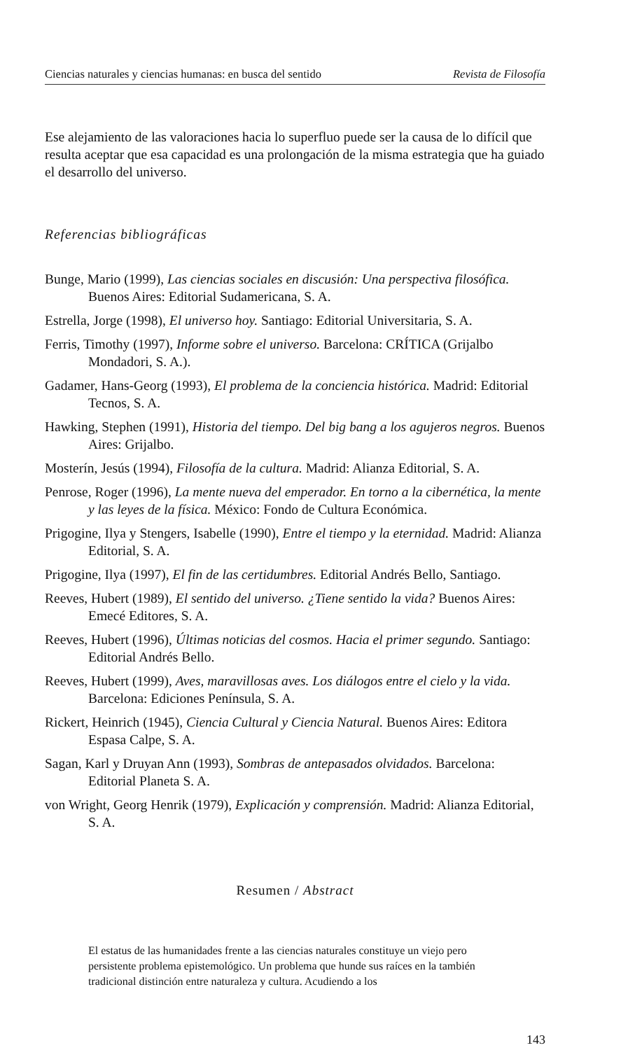Ciencias naturales y ciencias humanas: en busca del sentido Revista de Filosofía
Ese alejamiento de las valoraciones hacia lo superfluo puede ser la causa de lo difícil que resulta aceptar que esa capacidad es una prolongación de la misma estrategia que ha guiado el desarrollo del universo.
Referencias bibliográficas
Bunge, Mario (1999), Las ciencias sociales en discusión: Una perspectiva filosófica. Buenos Aires: Editorial Sudamericana, S. A.
Estrella, Jorge (1998), El universo hoy. Santiago: Editorial Universitaria, S. A.
Ferris, Timothy (1997), Informe sobre el universo. Barcelona: CRÍTICA (Grijalbo Mondadori, S. A.).
Gadamer, Hans-Georg (1993), El problema de la conciencia histórica. Madrid: Editorial Tecnos, S. A.
Hawking, Stephen (1991), Historia del tiempo. Del big bang a los agujeros negros. Buenos Aires: Grijalbo.
Mosterín, Jesús (1994), Filosofía de la cultura. Madrid: Alianza Editorial, S. A.
Penrose, Roger (1996), La mente nueva del emperador. En torno a la cibernética, la mente y las leyes de la física. México: Fondo de Cultura Económica.
Prigogine, Ilya y Stengers, Isabelle (1990), Entre el tiempo y la eternidad. Madrid: Alianza Editorial, S. A.
Prigogine, Ilya (1997), El fin de las certidumbres. Editorial Andrés Bello, Santiago.
Reeves, Hubert (1989), El sentido del universo. ¿Tiene sentido la vida? Buenos Aires: Emecé Editores, S. A.
Reeves, Hubert (1996), Últimas noticias del cosmos. Hacia el primer segundo. Santiago: Editorial Andrés Bello.
Reeves, Hubert (1999), Aves, maravillosas aves. Los diálogos entre el cielo y la vida. Barcelona: Ediciones Península, S. A.
Rickert, Heinrich (1945), Ciencia Cultural y Ciencia Natural. Buenos Aires: Editora Espasa Calpe, S. A.
Sagan, Karl y Druyan Ann (1993), Sombras de antepasados olvidados. Barcelona: Editorial Planeta S. A.
von Wright, Georg Henrik (1979), Explicación y comprensión. Madrid: Alianza Editorial, S. A.
Resumen / Abstract
El estatus de las humanidades frente a las ciencias naturales constituye un viejo pero persistente problema epistemológico. Un problema que hunde sus raíces en la también tradicional distinción entre naturaleza y cultura. Acudiendo a los
143